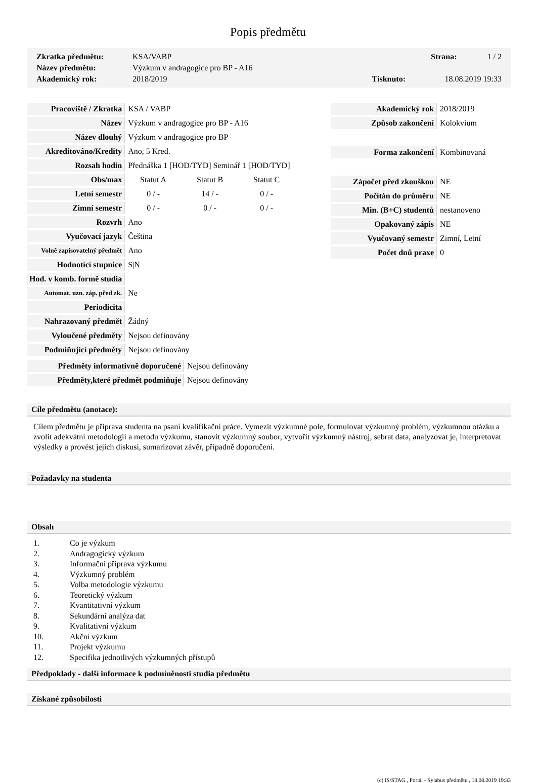Popis předmětu
| Zkratka předmětu: | KSA/VABP | | Strana: | 1 / 2 |
| Název předmětu: | Výzkum v andragogice pro BP - A16 | | | |
| Akademický rok: | 2018/2019 | Tisknuto: | 18.08.2019 19:33 | |
| Pracoviště / Zkratka | KSA / VABP | | |
| Název | Výzkum v andragogice pro BP - A16 | | |
| Název dlouhý | Výzkum v andragogice pro BP | | |
| Akreditováno/Kredity | Ano, 5 Kred. | | |
| Rozsah hodin | Přednáška 1 [HOD/TYD] Seminář 1 [HOD/TYD] | | |
| Obs/max | Statut A | Statut B | Statut C |
| Letní semestr | 0 / - | 14 / - | 0 / - |
| Zimní semestr | 0 / - | 0 / - | 0 / - |
| Rozvrh | Ano | | |
| Vyučovací jazyk | Čeština | | |
| Volně zapisovatelný předmět | Ano | | |
| Hodnotící stupnice | S/N | | |
| Hod. v komb. formě studia | | | |
| Automat. uzn. záp. před zk. | Ne | | |
| Periodicita | | | |
| Nahrazovaný předmět | Žádný | | |
| Vyloučené předměty | Nejsou definovány | | |
| Podmiňující předměty | Nejsou definovány | | |
| Předměty informativně doporučené | Nejsou definovány |
| Předměty,které předmět podmiňuje | Nejsou definovány |
| Akademický rok | 2018/2019 |
| Způsob zakončení | Kolokvium |
| Forma zakončení | Kombinovaná |
| Zápočet před zkouškou | NE |
| Počítán do průměru | NE |
| Min. (B+C) studentů | nestanoveno |
| Opakovaný zápis | NE |
| Vyučovaný semestr | Zimní, Letní |
| Počet dnů praxe | 0 |
Cíle předmětu (anotace):
Cílem předmětu je připrava studenta na psaní kvalifikační práce. Vymezit výzkumné pole, formulovat výzkumný problém, výzkumnou otázku a zvolit adekvátní metodologii a metodu výzkumu, stanovit výzkumný soubor, vytvořit výzkumný nástroj, sebrat data, analyzovat je, interpretovat výsledky a provést jejich diskusi, sumarizovat závěr, případně doporučení.
Požadavky na studenta
Obsah
1. Co je výzkum
2. Andragogický výzkum
3. Informační příprava výzkumu
4. Výzkumný problém
5. Volba metodologie výzkumu
6. Teoretický výzkum
7. Kvantitativní výzkum
8. Sekundární analýza dat
9. Kvalitativní výzkum
10. Akční výzkum
11. Projekt výzkumu
12. Specifika jednotlivých výzkumných přístupů
Předpoklady - další informace k podmíněnosti studia předmětu
Získané způsobilosti
(c) IS/STAG , Portál - Sylabus předmětu , 18.08.2019 19:33